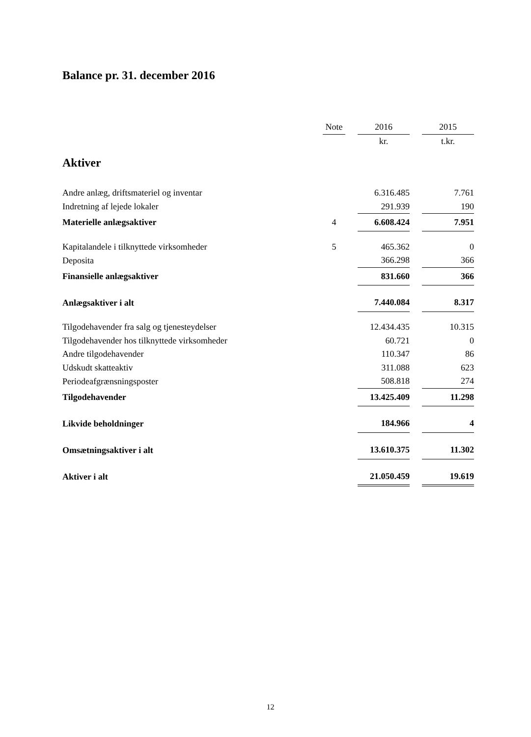Balance pr. 31. december 2016
| | Note | | 2016 | | 2015 |
| | | | kr. | | t.kr. |
| Aktiver | | | | | |
| Andre anlæg, driftsmateriel og inventar | | | 6.316.485 | | 7.761 |
| Indretning af lejede lokaler | | | 291.939 | | 190 |
| Materielle anlægsaktiver | 4 | | 6.608.424 | | 7.951 |
| Kapitalandele i tilknyttede virksomheder | 5 | | 465.362 | | 0 |
| Deposita | | | 366.298 | | 366 |
| Finansielle anlægsaktiver | | | 831.660 | | 366 |
| Anlægsaktiver i alt | | | 7.440.084 | | 8.317 |
| Tilgodehavender fra salg og tjenesteydelser | | | 12.434.435 | | 10.315 |
| Tilgodehavender hos tilknyttede virksomheder | | | 60.721 | | 0 |
| Andre tilgodehavender | | | 110.347 | | 86 |
| Udskudt skatteaktiv | | | 311.088 | | 623 |
| Periodeafgrænsningsposter | | | 508.818 | | 274 |
| Tilgodehavender | | | 13.425.409 | | 11.298 |
| Likvide beholdninger | | | 184.966 | | 4 |
| Omsætningsaktiver i alt | | | 13.610.375 | | 11.302 |
| Aktiver i alt | | | 21.050.459 | | 19.619 |
12